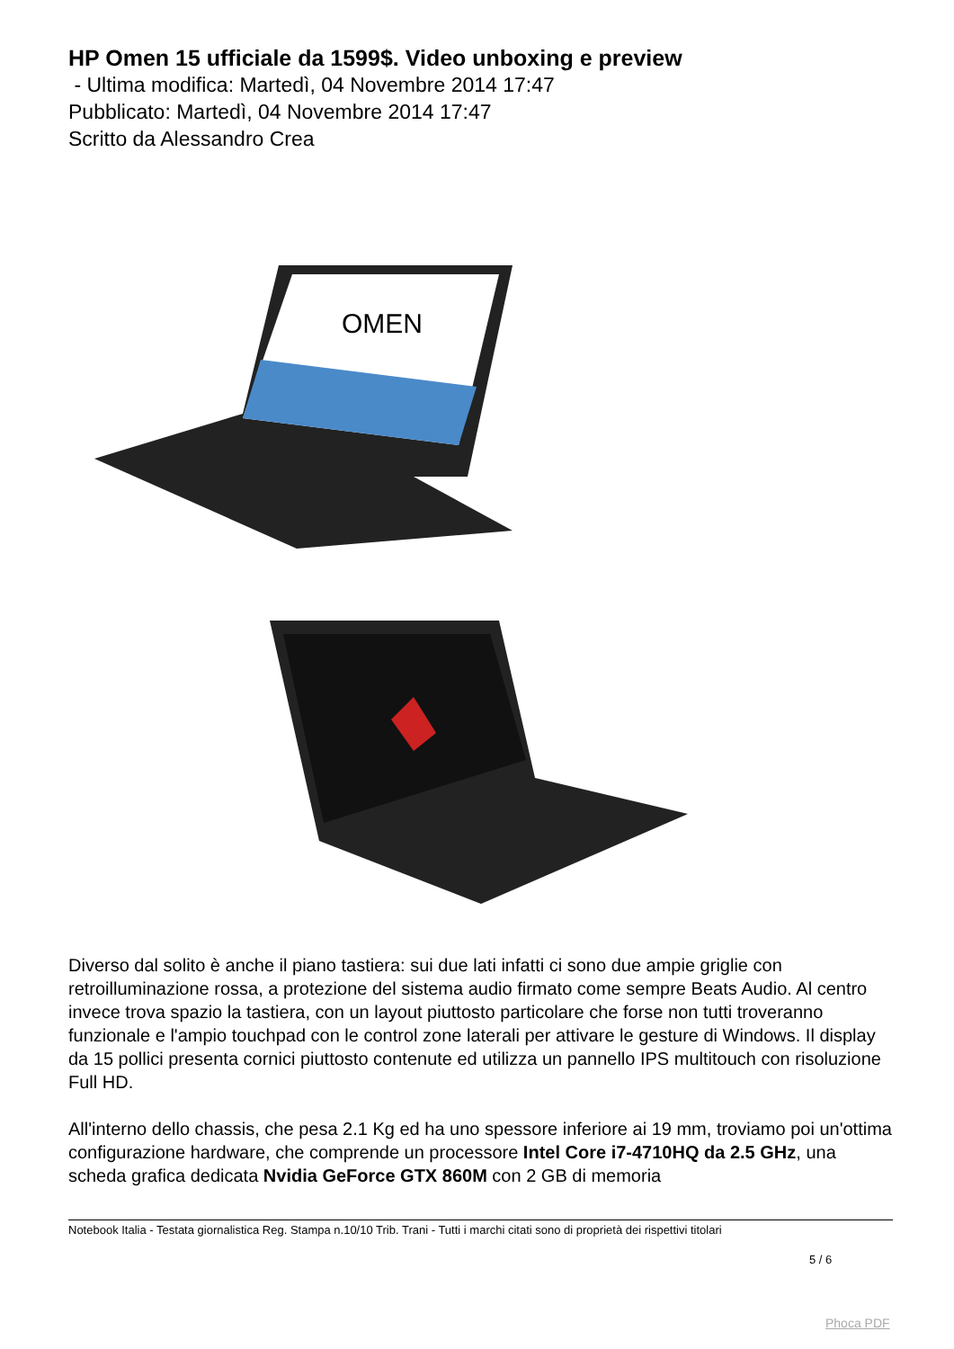HP Omen 15 ufficiale da 1599$. Video unboxing e preview
- Ultima modifica: Martedì, 04 Novembre 2014 17:47
Pubblicato: Martedì, 04 Novembre 2014 17:47
Scritto da Alessandro Crea
OMEN
Diverso dal solito è anche il piano tastiera: sui due lati infatti ci sono due ampie griglie con retroilluminazione rossa, a protezione del sistema audio firmato come sempre Beats Audio. Al centro invece trova spazio la tastiera, con un layout piuttosto particolare che forse non tutti troveranno funzionale e l'ampio touchpad con le control zone laterali per attivare le gesture di Windows. Il display da 15 pollici presenta cornici piuttosto contenute ed utilizza un pannello IPS multitouch con risoluzione Full HD.
All'interno dello chassis, che pesa 2.1 Kg ed ha uno spessore inferiore ai 19 mm, troviamo poi un'ottima configurazione hardware, che comprende un processore Intel Core i7-4710HQ da 2.5 GHz, una scheda grafica dedicata Nvidia GeForce GTX 860M con 2 GB di memoria
Notebook Italia - Testata giornalistica Reg. Stampa n.10/10 Trib. Trani - Tutti i marchi citati sono di proprietà dei rispettivi titolari
5 / 6
Phoca PDF